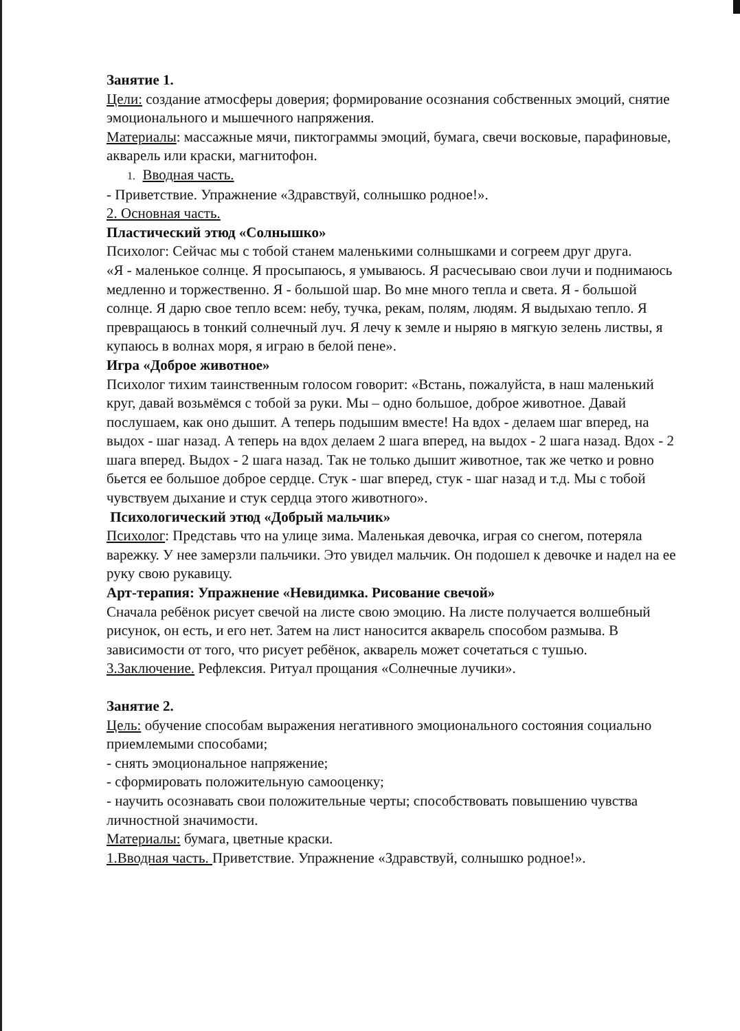Занятие 1.
Цели: создание атмосферы доверия; формирование осознания собственных эмоций, снятие эмоционального и мышечного напряжения.
Материалы: массажные мячи, пиктограммы эмоций, бумага, свечи восковые, парафиновые, акварель или краски, магнитофон.
1. Вводная часть.
- Приветствие. Упражнение «Здравствуй, солнышко родное!».
2. Основная часть.
Пластический этюд «Солнышко»
Психолог: Сейчас мы с тобой станем маленькими солнышками и согреем друг друга.
«Я - маленькое солнце. Я просыпаюсь, я умываюсь. Я расчесываю свои лучи и поднимаюсь медленно и торжественно. Я - большой шар. Во мне много тепла и света. Я - большой солнце. Я дарю свое тепло всем: небу, тучка, рекам, полям, людям. Я выдыхаю тепло. Я превращаюсь в тонкий солнечный луч. Я лечу к земле и ныряю в мягкую зелень листвы, я купаюсь в волнах моря, я играю в белой пене».
Игра «Доброе животное»
Психолог тихим таинственным голосом говорит: «Встань, пожалуйста, в наш маленький круг, давай возьмёмся с тобой за руки. Мы – одно большое, доброе животное. Давай послушаем, как оно дышит. А теперь подышим вместе! На вдох - делаем шаг вперед, на выдох - шаг назад. А теперь на вдох делаем 2 шага вперед, на выдох - 2 шага назад. Вдох - 2 шага вперед. Выдох - 2 шага назад. Так не только дышит животное, так же четко и ровно бьется ее большое доброе сердце. Стук - шаг вперед, стук - шаг назад и т.д. Мы с тобой чувствуем дыхание и стук сердца этого животного».
Психологический этюд «Добрый мальчик»
Психолог: Представь что на улице зима. Маленькая девочка, играя со снегом, потеряла варежку. У нее замерзли пальчики. Это увидел мальчик. Он подошел к девочке и надел на ее руку свою рукавицу.
Арт-терапия: Упражнение «Невидимка. Рисование свечой»
Сначала ребёнок рисует свечой на листе свою эмоцию. На листе получается волшебный рисунок, он есть, и его нет. Затем на лист наносится акварель способом размыва. В зависимости от того, что рисует ребёнок, акварель может сочетаться с тушью.
3.Заключение. Рефлексия. Ритуал прощания «Солнечные лучики».
Занятие 2.
Цель: обучение способам выражения негативного эмоционального состояния социально приемлемыми способами;
- снять эмоциональное напряжение;
- сформировать положительную самооценку;
- научить осознавать свои положительные черты; способствовать повышению чувства личностной значимости.
Материалы: бумага, цветные краски.
1.Вводная часть. Приветствие. Упражнение «Здравствуй, солнышко родное!».